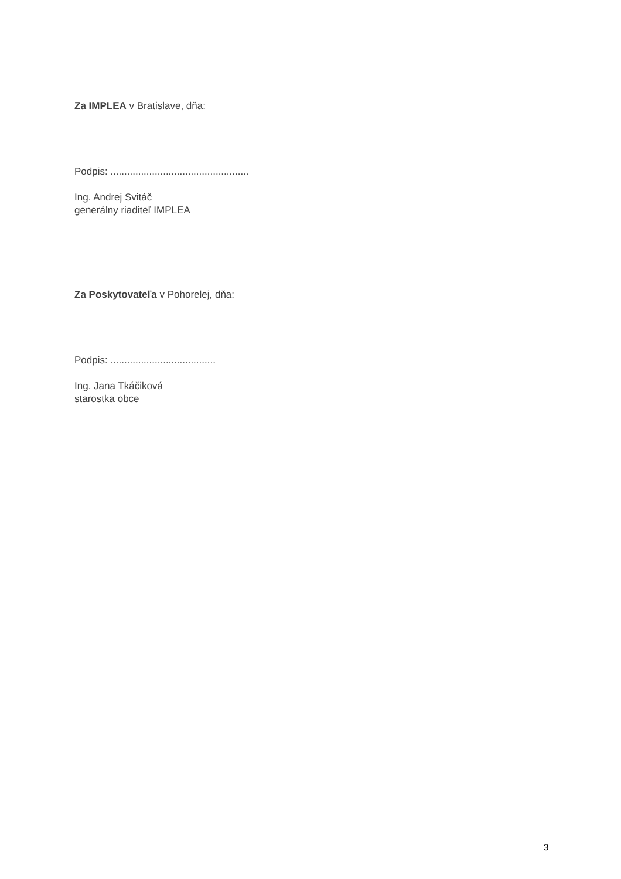Za IMPLEA v Bratislave, dňa:
Podpis: ..................................................
Ing. Andrej Svitáč
generálny riaditeľ IMPLEA
Za Poskytovateľa v Pohorelej, dňa:
Podpis: ......................................
Ing. Jana Tkáčiková
starostka obce
3